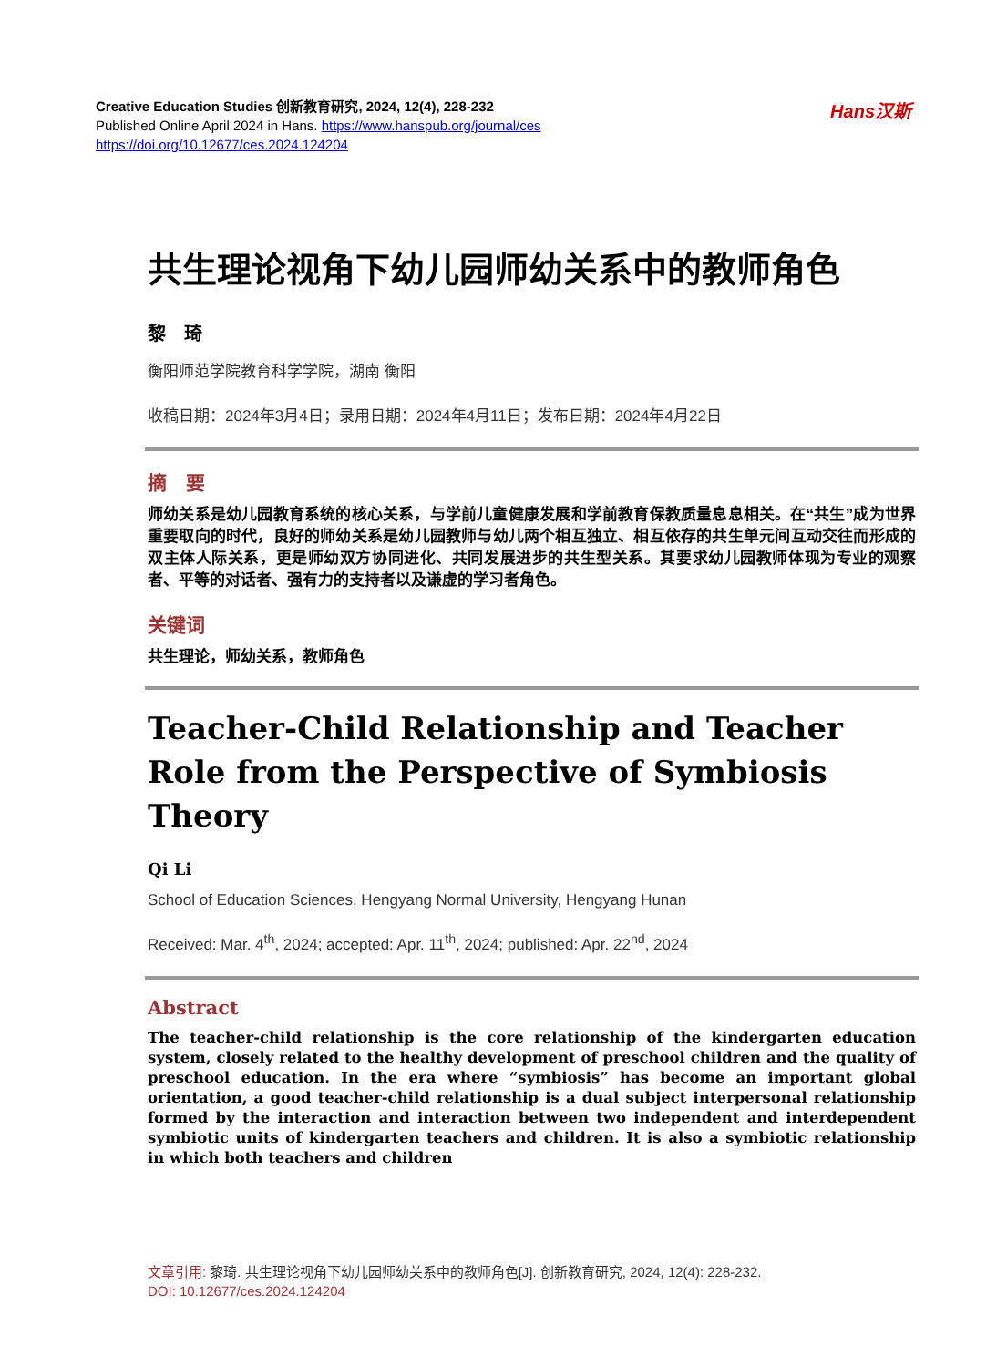Creative Education Studies 创新教育研究, 2024, 12(4), 228-232
Published Online April 2024 in Hans. https://www.hanspub.org/journal/ces
https://doi.org/10.12677/ces.2024.124204
Hans汉斯
共生理论视角下幼儿园师幼关系中的教师角色
黎　琦
衡阳师范学院教育科学学院，湖南 衡阳
收稿日期：2024年3月4日；录用日期：2024年4月11日；发布日期：2024年4月22日
摘　要
师幼关系是幼儿园教育系统的核心关系，与学前儿童健康发展和学前教育保教质量息息相关。在“共生”成为世界重要取向的时代，良好的师幼关系是幼儿园教师与幼儿两个相互独立、相互依存的共生单元间互动交往而形成的双主体人际关系，更是师幼双方协同进化、共同发展进步的共生型关系。其要求幼儿园教师体现为专业的观察者、平等的对话者、强有力的支持者以及谦虚的学习者角色。
关键词
共生理论，师幼关系，教师角色
Teacher-Child Relationship and Teacher Role from the Perspective of Symbiosis Theory
Qi Li
School of Education Sciences, Hengyang Normal University, Hengyang Hunan
Received: Mar. 4<sup>th</sup>, 2024; accepted: Apr. 11<sup>th</sup>, 2024; published: Apr. 22<sup>nd</sup>, 2024
Abstract
The teacher-child relationship is the core relationship of the kindergarten education system, closely related to the healthy development of preschool children and the quality of preschool education. In the era where “symbiosis” has become an important global orientation, a good teacher-child relationship is a dual subject interpersonal relationship formed by the interaction and interaction between two independent and interdependent symbiotic units of kindergarten teachers and children. It is also a symbiotic relationship in which both teachers and children
文章引用: 黎琦. 共生理论视角下幼儿园师幼关系中的教师角色[J]. 创新教育研究, 2024, 12(4): 228-232.
DOI: 10.12677/ces.2024.124204